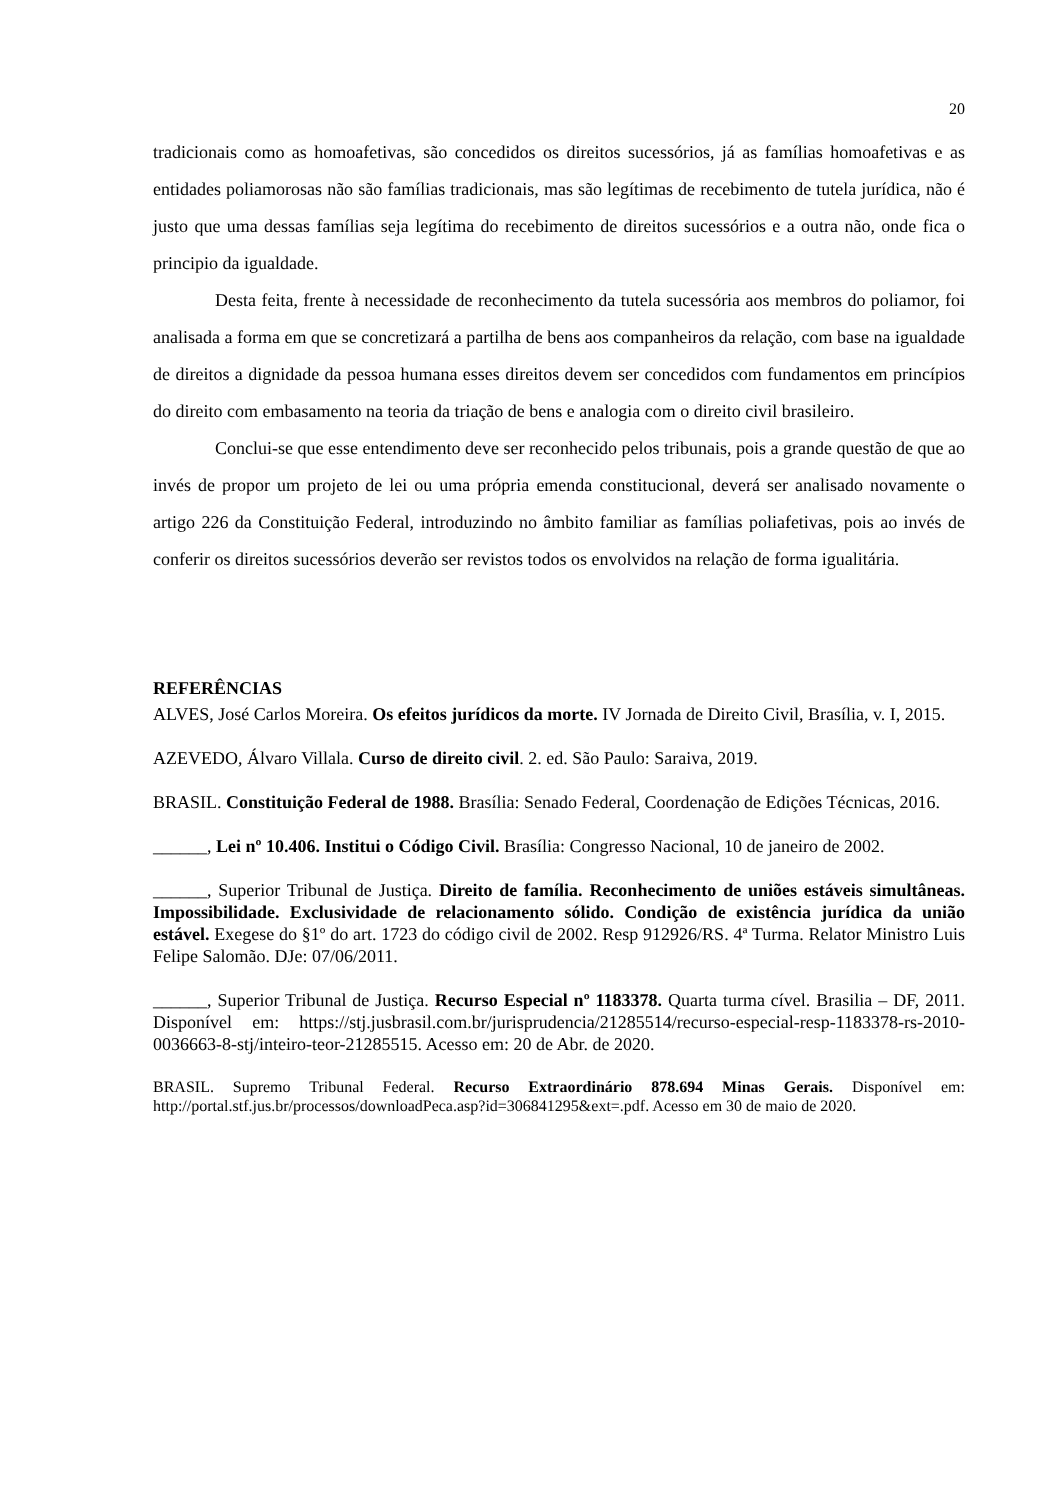20
tradicionais como as homoafetivas, são concedidos os direitos sucessórios, já as famílias homoafetivas e as entidades poliamorosas não são famílias tradicionais, mas são legítimas de recebimento de tutela jurídica, não é justo que uma dessas famílias seja legítima do recebimento de direitos sucessórios e a outra não, onde fica o principio da igualdade.
Desta feita, frente à necessidade de reconhecimento da tutela sucessória aos membros do poliamor, foi analisada a forma em que se concretizará a partilha de bens aos companheiros da relação, com base na igualdade de direitos a dignidade da pessoa humana esses direitos devem ser concedidos com fundamentos em princípios do direito com embasamento na teoria da triação de bens e analogia com o direito civil brasileiro.
Conclui-se que esse entendimento deve ser reconhecido pelos tribunais, pois a grande questão de que ao invés de propor um projeto de lei ou uma própria emenda constitucional, deverá ser analisado novamente o artigo 226 da Constituição Federal, introduzindo no âmbito familiar as famílias poliafetivas, pois ao invés de conferir os direitos sucessórios deverão ser revistos todos os envolvidos na relação de forma igualitária.
REFERÊNCIAS
ALVES, José Carlos Moreira. Os efeitos jurídicos da morte. IV Jornada de Direito Civil, Brasília, v. I, 2015.
AZEVEDO, Álvaro Villala. Curso de direito civil. 2. ed. São Paulo: Saraiva, 2019.
BRASIL. Constituição Federal de 1988. Brasília: Senado Federal, Coordenação de Edições Técnicas, 2016.
______, Lei nº 10.406. Institui o Código Civil. Brasília: Congresso Nacional, 10 de janeiro de 2002.
______, Superior Tribunal de Justiça. Direito de família. Reconhecimento de uniões estáveis simultâneas. Impossibilidade. Exclusividade de relacionamento sólido. Condição de existência jurídica da união estável. Exegese do §1º do art. 1723 do código civil de 2002. Resp 912926/RS. 4ª Turma. Relator Ministro Luis Felipe Salomão. DJe: 07/06/2011.
______, Superior Tribunal de Justiça. Recurso Especial nº 1183378. Quarta turma cível. Brasilia – DF, 2011. Disponível em: https://stj.jusbrasil.com.br/jurisprudencia/21285514/recurso-especial-resp-1183378-rs-2010-0036663-8-stj/inteiro-teor-21285515. Acesso em: 20 de Abr. de 2020.
BRASIL. Supremo Tribunal Federal. Recurso Extraordinário 878.694 Minas Gerais. Disponível em: http://portal.stf.jus.br/processos/downloadPeca.asp?id=306841295&ext=.pdf. Acesso em 30 de maio de 2020.